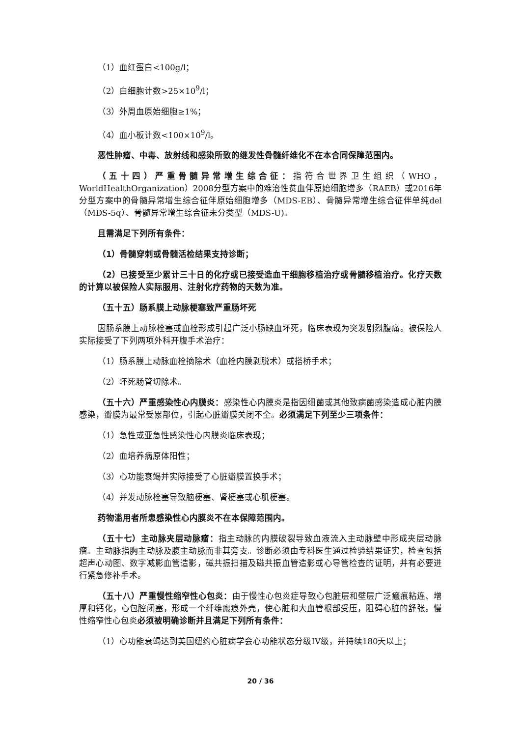（1）血红蛋白<100g/l；
（2）白细胞计数>25×10<sup>9</sup>/l；
（3）外周血原始细胞≥1%；
（4）血小板计数<100×10<sup>9</sup>/l。
恶性肿瘤、中毒、放射线和感染所致的继发性骨髓纤维化不在本合同保障范围内。
（五十四）严重骨髓异常增生综合征：指符合世界卫生组织（WHO，WorldHealthOrganization）2008分型方案中的难治性贫血伴原始细胞增多（RAEB）或2016年分型方案中的骨髓异常增生综合征伴原始细胞增多（MDS-EB）、骨髓异常增生综合征伴单纯del（MDS-5q）、骨髓异常增生综合征未分类型（MDS-U)。
且需满足下列所有条件：
（1）骨髓穿刺或骨髓活检结果支持诊断；
（2）已接受至少累计三十日的化疗或已接受造血干细胞移植治疗或骨髓移植治疗。化疗天数的计算以被保险人实际服用、注射化疗药物的天数为准。
（五十五）肠系膜上动脉梗塞致严重肠坏死
因肠系膜上动脉栓塞或血栓形成引起广泛小肠缺血坏死，临床表现为突发剧烈腹痛。被保险人实际接受了下列两项外科开腹手术治疗：
（1）肠系膜上动脉血栓摘除术（血栓内膜剥脱术）或搭桥手术；
（2）坏死肠管切除术。
（五十六）严重感染性心内膜炎：感染性心内膜炎是指因细菌或其他致病菌感染造成心脏内膜感染，瓣膜为最常受累部位，引起心脏瓣膜关闭不全。必须满足下列至少三项条件：
（1）急性或亚急性感染性心内膜炎临床表现；
（2）血培养病原体阳性；
（3）心功能衰竭并实际接受了心脏瓣膜置换手术；
（4）并发动脉栓塞导致脑梗塞、肾梗塞或心肌梗塞。
药物滥用者所患感染性心内膜炎不在本保障范围内。
（五十七）主动脉夹层动脉瘤：指主动脉的内膜破裂导致血液流入主动脉壁中形成夹层动脉瘤。主动脉指胸主动脉及腹主动脉而非其旁支。诊断必须由专科医生通过检验结果证实，检查包括超声心动图、数字减影血管造影，磁共振扫描及磁共振血管造影或心导管检查的证明，并有必要进行紧急修补手术。
（五十八）严重慢性缩窄性心包炎：由于慢性心包炎症导致心包脏层和壁层广泛瘢痕粘连、增厚和钙化，心包腔闭塞，形成一个纤维瘢痕外壳，使心脏和大血管根部受压，阻碍心脏的舒张。慢性缩窄性心包炎必须被明确诊断并且满足下列所有条件：
（1）心功能衰竭达到美国纽约心脏病学会心功能状态分级IV级，并持续180天以上；
20 / 36